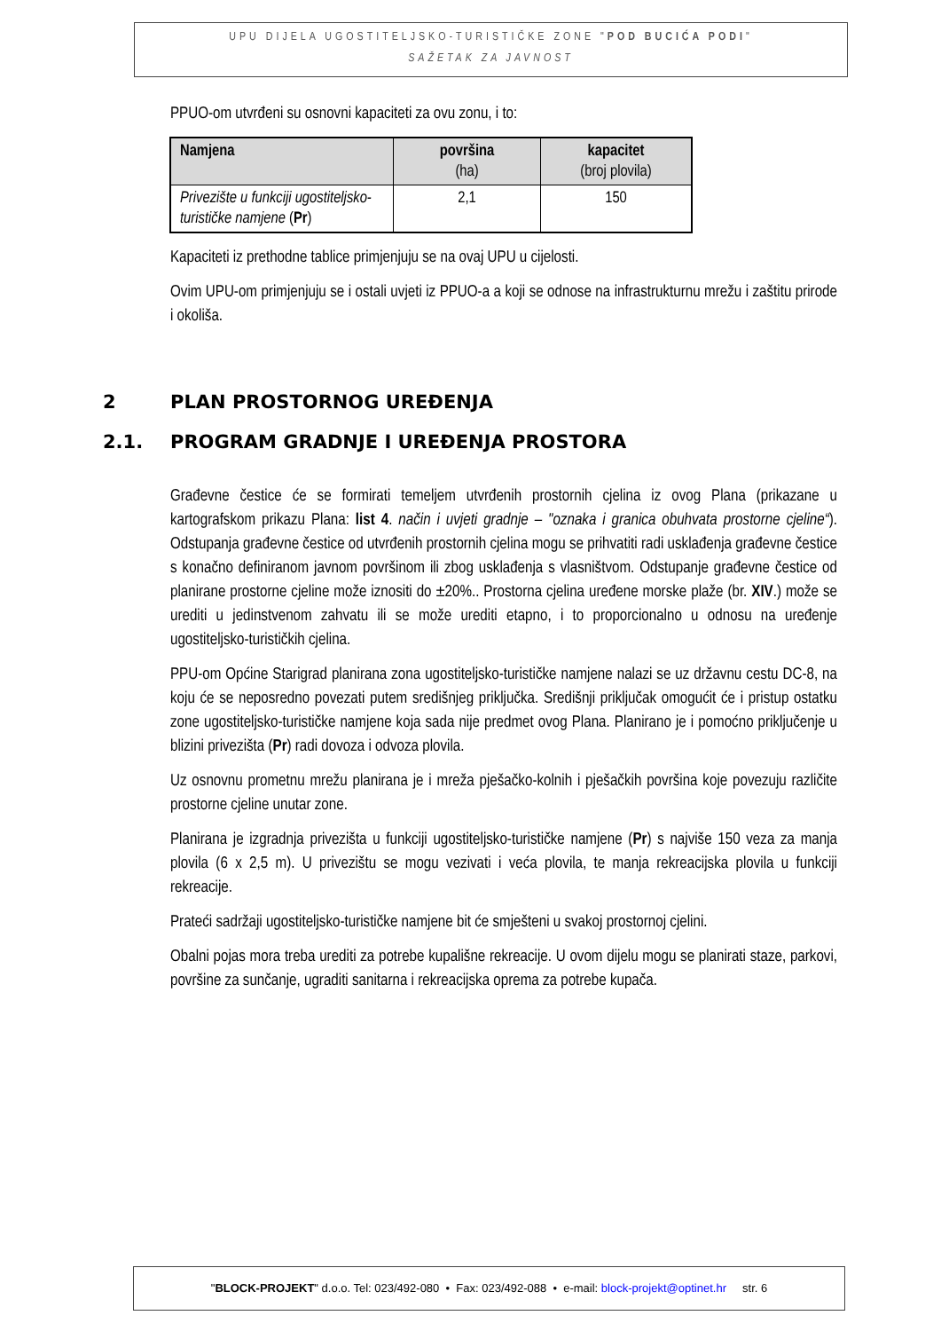UPU DIJELA UGOSTITELJSKO-TURISTIČKE ZONE "POD BUCIĆA PODI"
SAŽETAK ZA JAVNOST
PPUO-om utvrđeni su osnovni kapaciteti za ovu zonu, i to:
| Namjena | površina (ha) | kapacitet (broj plovila) |
| --- | --- | --- |
| Privezište u funkciji ugostiteljsko-turističke namjene ( Pr ) | 2,1 | 150 |
Kapaciteti iz prethodne tablice primjenjuju se na ovaj UPU u cijelosti.
Ovim UPU-om primjenjuju se i ostali uvjeti iz PPUO-a a koji se odnose na infrastrukturnu mrežu i zaštitu prirode i okoliša.
2 PLAN PROSTORNOG UREĐENJA
2.1. PROGRAM GRADNJE I UREĐENJA PROSTORA
Građevne čestice će se formirati temeljem utvrđenih prostornih cjelina iz ovog Plana (prikazane u kartografskom prikazu Plana: list 4. način i uvjeti gradnje – "oznaka i granica obuhvata prostorne cjeline“). Odstupanja građevne čestice od utvrđenih prostornih cjelina mogu se prihvatiti radi usklađenja građevne čestice s konačno definiranom javnom površinom ili zbog usklađenja s vlasništvom. Odstupanje građevne čestice od planirane prostorne cjeline može iznositi do ±20%.. Prostorna cjelina uređene morske plaže (br. XIV.) može se urediti u jedinstvenom zahvatu ili se može urediti etapno, i to proporcionalno u odnosu na uređenje ugostiteljsko-turističkih cjelina.
PPU-om Općine Starigrad planirana zona ugostiteljsko-turističke namjene nalazi se uz državnu cestu DC-8, na koju će se neposredno povezati putem središnjeg priključka. Središnji priključak omogućit će i pristup ostatku zone ugostiteljsko-turističke namjene koja sada nije predmet ovog Plana. Planirano je i pomoćno priključenje u blizini privezišta (Pr) radi dovoza i odvoza plovila.
Uz osnovnu prometnu mrežu planirana je i mreža pješačko-kolnih i pješačkih površina koje povezuju različite prostorne cjeline unutar zone.
Planirana je izgradnja privezišta u funkciji ugostiteljsko-turističke namjene (Pr) s najviše 150 veza za manja plovila (6 x 2,5 m). U privezištu se mogu vezivati i veća plovila, te manja rekreacijska plovila u funkciji rekreacije.
Prateći sadržaji ugostiteljsko-turističke namjene bit će smješteni u svakoj prostornoj cjelini.
Obalni pojas mora treba urediti za potrebe kupališne rekreacije. U ovom dijelu mogu se planirati staze, parkovi, površine za sunčanje, ugraditi sanitarna i rekreacijska oprema za potrebe kupača.
"BLOCK-PROJEKT" d.o.o. Tel: 023/492-080 • Fax: 023/492-088 • e-mail: block-projekt@optinet.hr str. 6